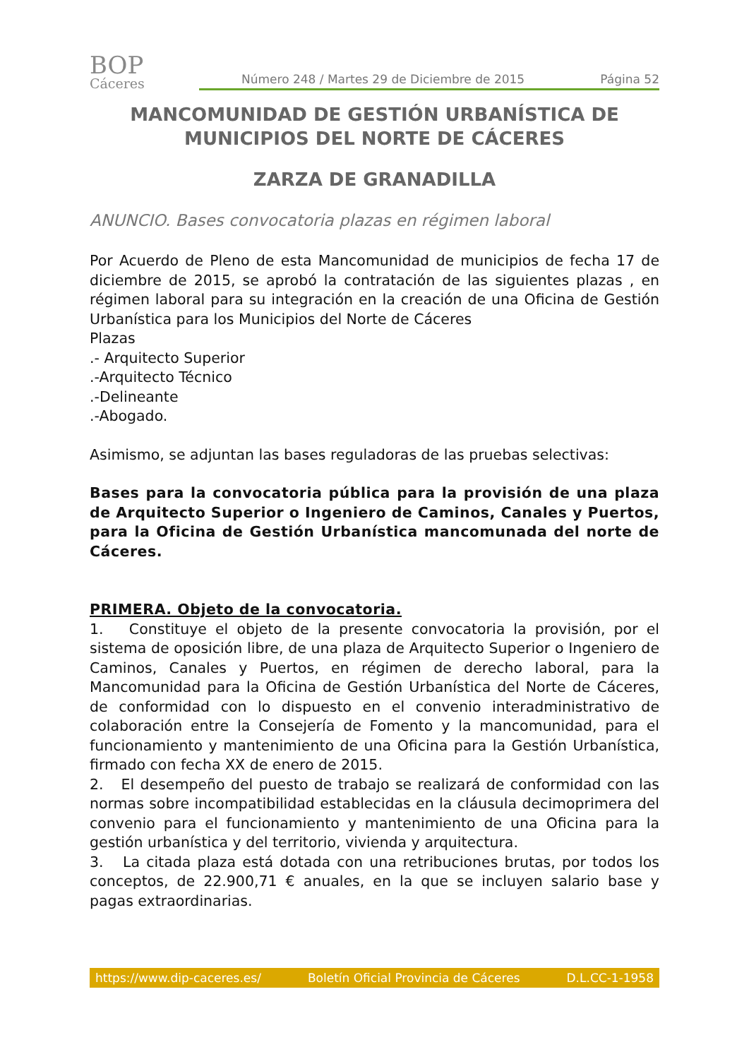BOP
Cáceres
Número 248 / Martes 29 de Diciembre de 2015 Página 52
MANCOMUNIDAD DE GESTIÓN URBANÍSTICA DE MUNICIPIOS DEL NORTE DE CÁCERES
ZARZA DE GRANADILLA
ANUNCIO. Bases convocatoria plazas en régimen laboral
Por Acuerdo de Pleno de esta Mancomunidad de municipios de fecha 17 de diciembre de 2015, se aprobó la contratación de las siguientes plazas , en régimen laboral para su integración en la creación de una Oficina de Gestión Urbanística para los Municipios del Norte de Cáceres
Plazas
.- Arquitecto Superior
.-Arquitecto Técnico
.-Delineante
.-Abogado.
Asimismo, se adjuntan las bases reguladoras de las pruebas selectivas:
Bases para la convocatoria pública para la provisión de una plaza de Arquitecto Superior o Ingeniero de Caminos, Canales y Puertos, para la Oficina de Gestión Urbanística mancomunada del norte de Cáceres.
PRIMERA. Objeto de la convocatoria.
1. Constituye el objeto de la presente convocatoria la provisión, por el sistema de oposición libre, de una plaza de Arquitecto Superior o Ingeniero de Caminos, Canales y Puertos, en régimen de derecho laboral, para la Mancomunidad para la Oficina de Gestión Urbanística del Norte de Cáceres, de conformidad con lo dispuesto en el convenio interadministrativo de colaboración entre la Consejería de Fomento y la mancomunidad, para el funcionamiento y mantenimiento de una Oficina para la Gestión Urbanística, firmado con fecha XX de enero de 2015.
2. El desempeño del puesto de trabajo se realizará de conformidad con las normas sobre incompatibilidad establecidas en la cláusula decimoprimera del convenio para el funcionamiento y mantenimiento de una Oficina para la gestión urbanística y del territorio, vivienda y arquitectura.
3. La citada plaza está dotada con una retribuciones brutas, por todos los conceptos, de 22.900,71 € anuales, en la que se incluyen salario base y pagas extraordinarias.
https://www.dip-caceres.es/ Boletín Oficial Provincia de Cáceres D.L.CC-1-1958